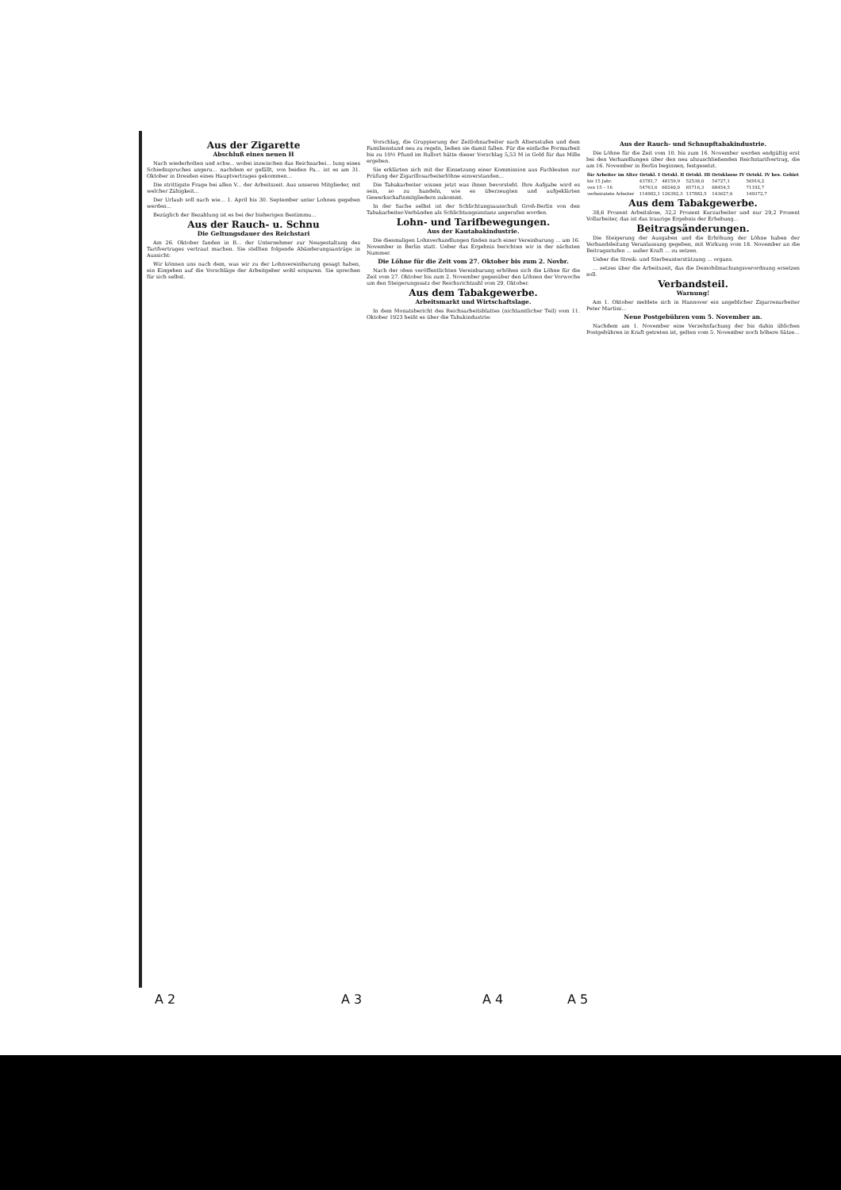Aus der Zigarette
Abschluß eines neuen H
Nach wiederholten und schw... wobei inzwischen das Reichsarbei... lung eines Schiedsspruches angeru... nachdem er gefällt, von beiden Pa... ist es am 31. Oktober in Dresden eines Hauptvertrages gekommen...
Die strittigste Frage bei allen V... der Arbeitszeit. Aus unseren Mitglieder, mit welcher Zähigkeit...
Der Urlaub soll nach wie... 1. April bis 30. September unter Lohnes gegeben werden...
Bezüglich der Bezahlung ist es bei der bisherigen Bestimmu...
Aus der Rauch- u. Schnu
Die Geltungsdauer des Reichstari
Am 26. Oktober fanden in B... der Unternehmer zur Neugestaltung des Tarifvertrages vertraut machen. Sie stellten folgende Abänderungsanträge in Aussicht:
Wir können uns nach dem, was wir zu der Lohnvereinbarung gesagt haben, ein Eingehen auf die Vorschläge der Arbeitgeber wohl ersparen. Sie sprechen für sich selbst.
Vorschlag, die Gruppierung der Zeitlohnarbeiter nach Altersstufen und dem Familienstand neu zu regeln, ließen sie damit fallen. Für die einfache Formarbeit bis zu 10½ Pfund im Rullort hätte dieser Vorschlag 5,53 M in Gold für das Mille ergeben.
Sie erklärten sich mit der Einsetzung einer Kommission aus Fachleuten zur Prüfung der Zigarillosarbeiterlöhne einverstanden...
Die Tabakarbeiter wissen jetzt was ihnen bevorsteht. Ihre Aufgabe wird es sein, so zu handeln, wie es überzeugten und aufgeklärten Gewerkschaftsmitgliedern zukommt.
In der Sache selbst ist der Schlichtungsausschuß Groß-Berlin von den Tabakarbeiter-Verbänden als Schlichtungsinstanz angerufen worden.
Lohn- und Tarifbewegungen.
Aus der Kautabakindustrie.
Die diesmaligen Lohnverhandlungen finden nach einer Vereinbarung ... am 16. November in Berlin statt. Ueber das Ergebnis berichten wir in der nächsten Nummer.
Die Löhne für die Zeit vom 27. Oktober bis zum 2. Novbr.
Nach der oben veröffentlichten Vereinbarung erhöhen sich die Löhne für die Zeit vom 27. Oktober bis zum 2. November gegenüber den Löhnen der Vorwoche um den Steigerungssatz der Reichsrichtzahl vom 29. Oktober.
Aus dem Tabakgewerbe.
Arbeitsmarkt und Wirtschaftslage.
In dem Monatsbericht des Reichsarbeitsblattes (nichtamtlicher Teil) vom 11. Oktober 1923 heißt es über die Tabakindustrie:
Aus der Rauch- und Schnupftabakindustrie.
Die Löhne für die Zeit vom 10. bis zum 16. November werden endgültig erst bei den Verhandlungen über den neu abzuschließenden Reichstarifvertrag, die am 16. November in Berlin beginnen, festgesetzt.
| für Arbeiter im Alter | Ortskl. I | Ortskl. II | Ortskl. III | Ortsklasse IV | Ortskl. IV bes. Gebiet |
| --- | --- | --- | --- | --- | --- |
| bis 15 Jahr. | 43781,7 | 48159,9 | 52538,0 | 54727,1 | 56916,2 |
| von 15 – 16 | 54763,6 | 60240,0 | 65716,3 | 68454,5 | 71192,7 |
| verheiratete Arbeiter | 114902,1 | 126392,3 | 137882,5 | 143627,6 | 149372,7 |
Aus dem Tabakgewerbe.
38,6 Prozent Arbeitslose, 32,2 Prozent Kurzarbeiter und nur 29,2 Prozent Vollarbeiter, das ist das traurige Ergebnis der Erhebung...
Beitragsänderungen.
Die Steigerung der Ausgaben und die Erhöhung der Löhne haben der Verbandsleitung Veranlassung gegeben, mit Wirkung vom 18. November an die Beitragsstufen ... außer Kraft ... zu setzen.
Ueber die Streik- und Sterbeunterstützung ... organs.
... setzes über die Arbeitszeit, das die Demobilmachungsverordnung ersetzen soll.
Verbandsteil.
Warnung!
Am 1. Oktober meldete sich in Hannover ein angeblicher Zigarrenarbeiter Peter Martini...
Neue Postgebühren vom 5. November an.
Nachdem am 1. November eine Verzehnfachung der bis dahin üblichen Postgebühren in Kraft getreten ist, gelten vom 5. November noch höhere Sätze...
A 2 A 3 A 4 A 5